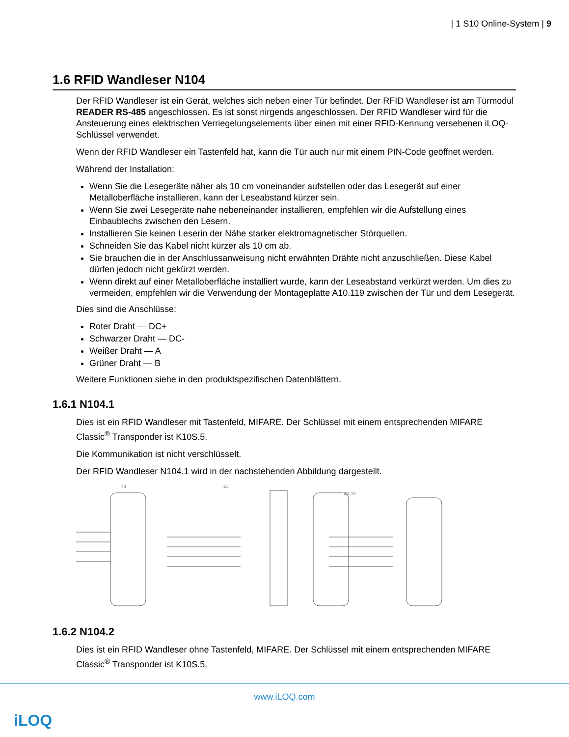| 1 S10 Online-System | 9
1.6 RFID Wandleser N104
Der RFID Wandleser ist ein Gerät, welches sich neben einer Tür befindet. Der RFID Wandleser ist am Türmodul READER RS-485 angeschlossen. Es ist sonst nirgends angeschlossen. Der RFID Wandleser wird für die Ansteuerung eines elektrischen Verriegelungselements über einen mit einer RFID-Kennung versehenen iLOQ-Schlüssel verwendet.
Wenn der RFID Wandleser ein Tastenfeld hat, kann die Tür auch nur mit einem PIN-Code geöffnet werden.
Während der Installation:
Wenn Sie die Lesegeräte näher als 10 cm voneinander aufstellen oder das Lesegerät auf einer Metalloberfläche installieren, kann der Leseabstand kürzer sein.
Wenn Sie zwei Lesegeräte nahe nebeneinander installieren, empfehlen wir die Aufstellung eines Einbaublechs zwischen den Lesern.
Installieren Sie keinen Leserin der Nähe starker elektromagnetischer Störquellen.
Schneiden Sie das Kabel nicht kürzer als 10 cm ab.
Sie brauchen die in der Anschlussanweisung nicht erwähnten Drähte nicht anzuschließen. Diese Kabel dürfen jedoch nicht gekürzt werden.
Wenn direkt auf einer Metalloberfläche installiert wurde, kann der Leseabstand verkürzt werden. Um dies zu vermeiden, empfehlen wir die Verwendung der Montageplatte A10.119 zwischen der Tür und dem Lesegerät.
Dies sind die Anschlüsse:
Roter Draht — DC+
Schwarzer Draht — DC-
Weißer Draht — A
Grüner Draht — B
Weitere Funktionen siehe in den produktspezifischen Datenblättern.
1.6.1 N104.1
Dies ist ein RFID Wandleser mit Tastenfeld, MIFARE. Der Schlüssel mit einem entsprechenden MIFARE Classic<sup>®</sup> Transponder ist K10S.5.
Die Kommunikation ist nicht verschlüsselt.
Der RFID Wandleser N104.1 wird in der nachstehenden Abbildung dargestellt.
44
21
Ø4,10
1.6.2 N104.2
Dies ist ein RFID Wandleser ohne Tastenfeld, MIFARE. Der Schlüssel mit einem entsprechenden MIFARE Classic<sup>®</sup> Transponder ist K10S.5.
www.iLOQ.com
iLOQ